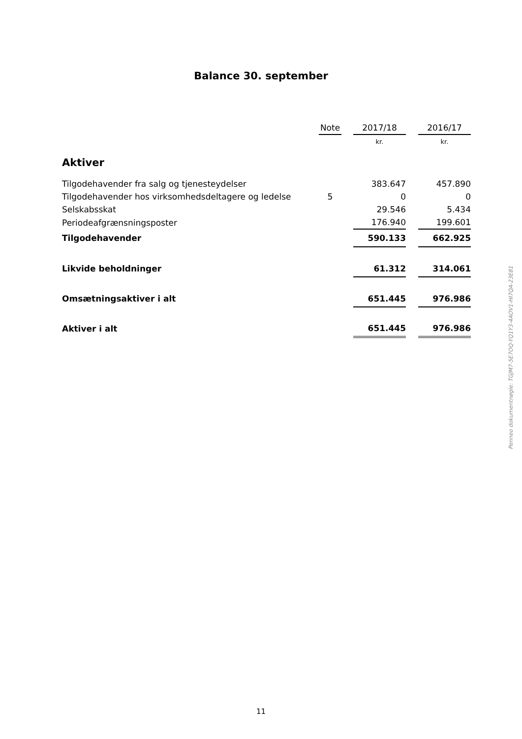Balance 30. september
| | Note | | 2017/18 | | 2016/17 |
| --- | --- | --- | --- | --- | --- |
| | | | kr. | | kr. |
| Aktiver | | | | | |
| Tilgodehavender fra salg og tjenesteydelser | | | 383.647 | | 457.890 |
| Tilgodehavender hos virksomhedsdeltagere og ledelse | 5 | | 0 | | 0 |
| Selskabsskat | | | 29.546 | | 5.434 |
| Periodeafgrænsningsposter | | | 176.940 | | 199.601 |
| Tilgodehavender | | | 590.133 | | 662.925 |
| Likvide beholdninger | | | 61.312 | | 314.061 |
| Omsætningsaktiver i alt | | | 651.445 | | 976.986 |
| Aktiver i alt | | | 651.445 | | 976.986 |
Penneo dokumentnøgle: TGJM7-5E7OQ-YQ1Y3-4AOV1-HI7QA-23E81
11